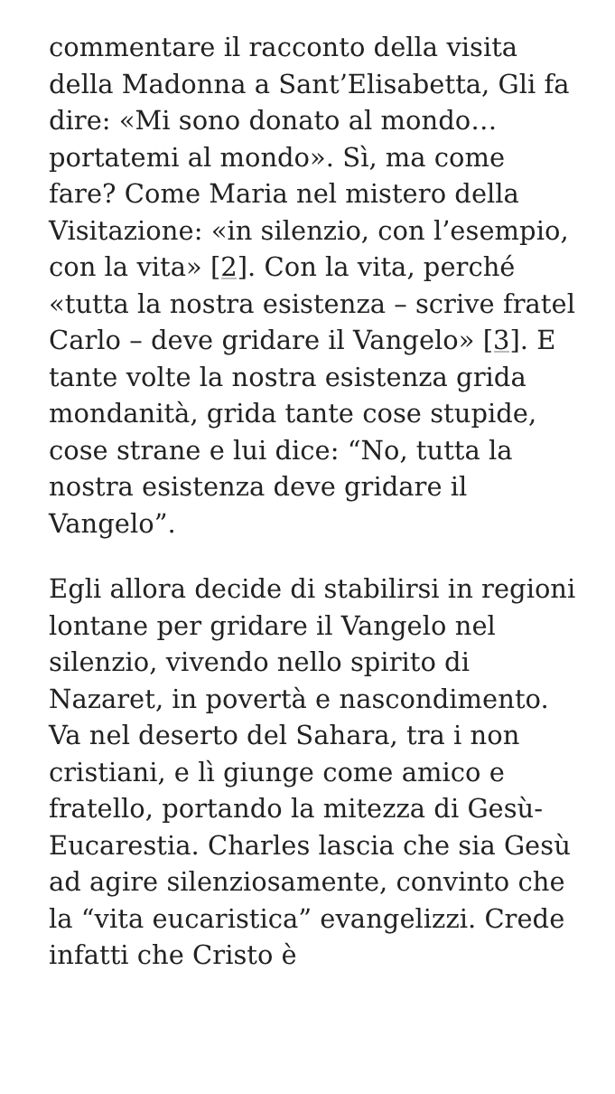commentare il racconto della visita della Madonna a Sant’Elisabetta, Gli fa dire: «Mi sono donato al mondo… portatemi al mondo». Sì, ma come fare? Come Maria nel mistero della Visitazione: «in silenzio, con l’esempio, con la vita» [2]. Con la vita, perché «tutta la nostra esistenza – scrive fratel Carlo – deve gridare il Vangelo» [3]. E tante volte la nostra esistenza grida mondanità, grida tante cose stupide, cose strane e lui dice: “No, tutta la nostra esistenza deve gridare il Vangelo”.
Egli allora decide di stabilirsi in regioni lontane per gridare il Vangelo nel silenzio, vivendo nello spirito di Nazaret, in povertà e nascondimento. Va nel deserto del Sahara, tra i non cristiani, e lì giunge come amico e fratello, portando la mitezza di Gesù-Eucarestia. Charles lascia che sia Gesù ad agire silenziosamente, convinto che la “vita eucaristica” evangelizzi. Crede infatti che Cristo è